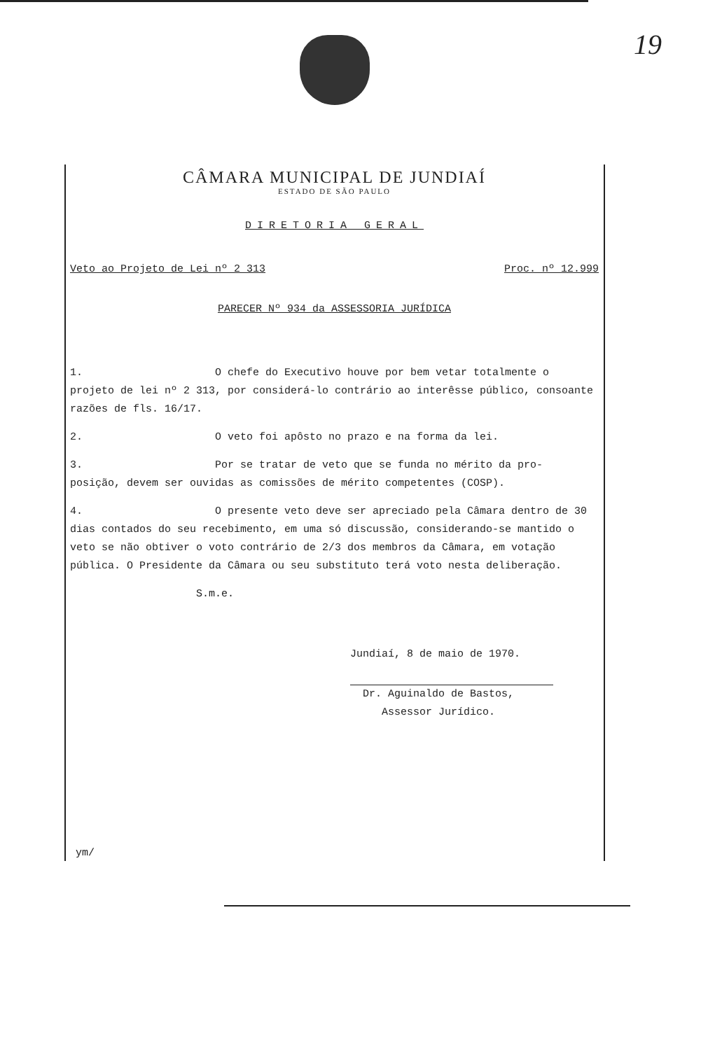19
CÂMARA MUNICIPAL DE JUNDIAÍ
ESTADO DE SÃO PAULO
DIRETORIA GERAL
Veto ao Projeto de Lei nº 2 313 Proc. nº 12.999
PARECER Nº 934 da ASSESSORIA JURÍDICA
1. O chefe do Executivo houve por bem vetar totalmente o projeto de lei nº 2 313, por considerá-lo contrário ao interêsse público, consoante razões de fls. 16/17.
2. O veto foi apôsto no prazo e na forma da lei.
3. Por se tratar de veto que se funda no mérito da pro- posição, devem ser ouvidas as comissões de mérito competentes (COSP).
4. O presente veto deve ser apreciado pela Câmara dentro de 30 dias contados do seu recebimento, em uma só discussão, considerando-se mantido o veto se não obtiver o voto contrário de 2/3 dos membros da Câmara, em votação pública. O Presidente da Câmara ou seu substituto terá voto nesta deliberação.
S.m.e.
Jundiaí, 8 de maio de 1970.
Dr. Aguinaldo de Bastos,
Assessor Jurídico.
ym/